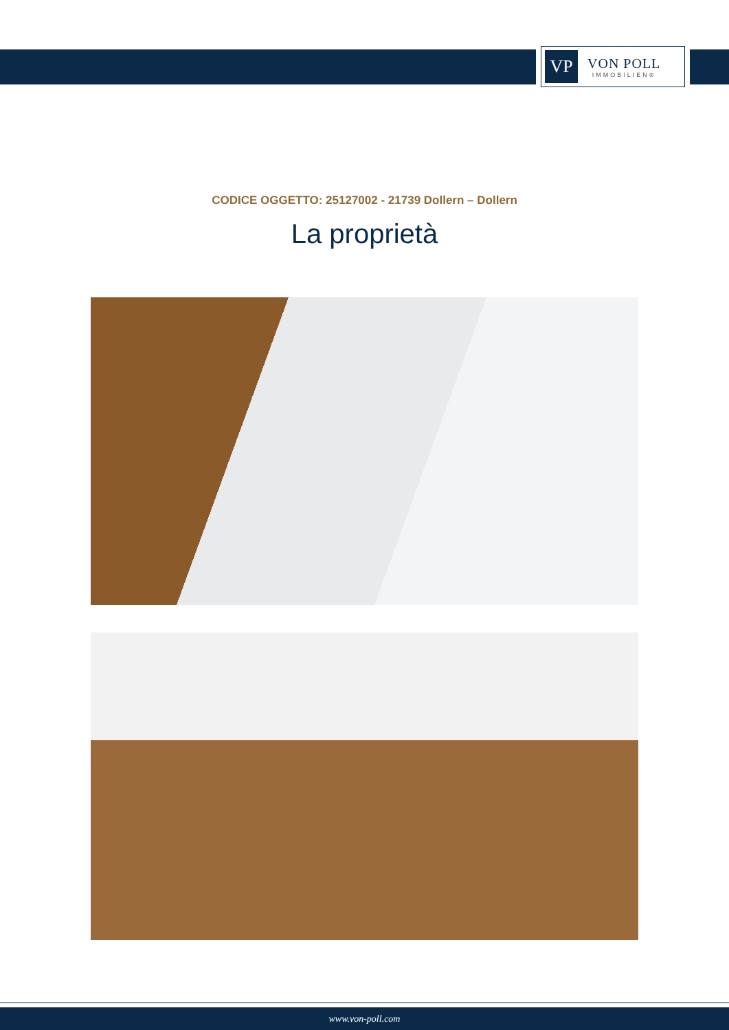VP
VON POLL
IMMOBILIEN®
CODICE OGGETTO: 25127002 - 21739 Dollern – Dollern
La proprietà
www.von-poll.com